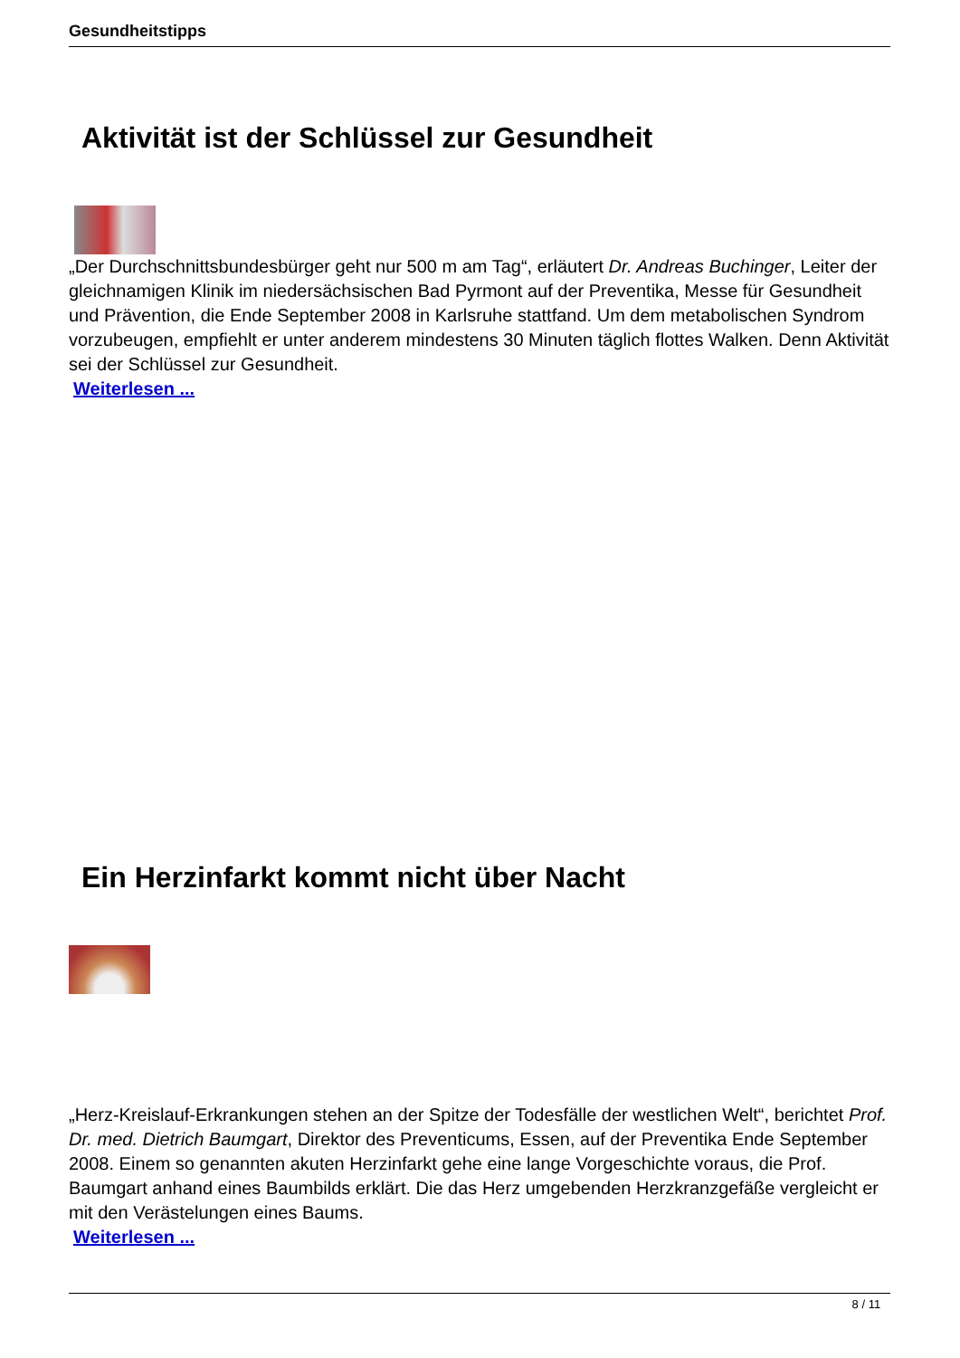Gesundheitstipps
Aktivität ist der Schlüssel zur Gesundheit
„Der Durchschnittsbundesbürger geht nur 500 m am Tag“, erläutert Dr. Andreas Buchinger, Leiter der gleichnamigen Klinik im niedersächsischen Bad Pyrmont auf der Preventika, Messe für Gesundheit und Prävention, die Ende September 2008 in Karlsruhe stattfand. Um dem metabolischen Syndrom vorzubeugen, empfiehlt er unter anderem mindestens 30 Minuten täglich flottes Walken. Denn Aktivität sei der Schlüssel zur Gesundheit.
Weiterlesen ...
Ein Herzinfarkt kommt nicht über Nacht
„Herz-Kreislauf-Erkrankungen stehen an der Spitze der Todesfälle der westlichen Welt“, berichtet Prof. Dr. med. Dietrich Baumgart, Direktor des Preventicums, Essen, auf der Preventika Ende September 2008. Einem so genannten akuten Herzinfarkt gehe eine lange Vorgeschichte voraus, die Prof. Baumgart anhand eines Baumbilds erklärt. Die das Herz umgebenden Herzkranzgefäße vergleicht er mit den Verästelungen eines Baums.
Weiterlesen ...
8 / 11